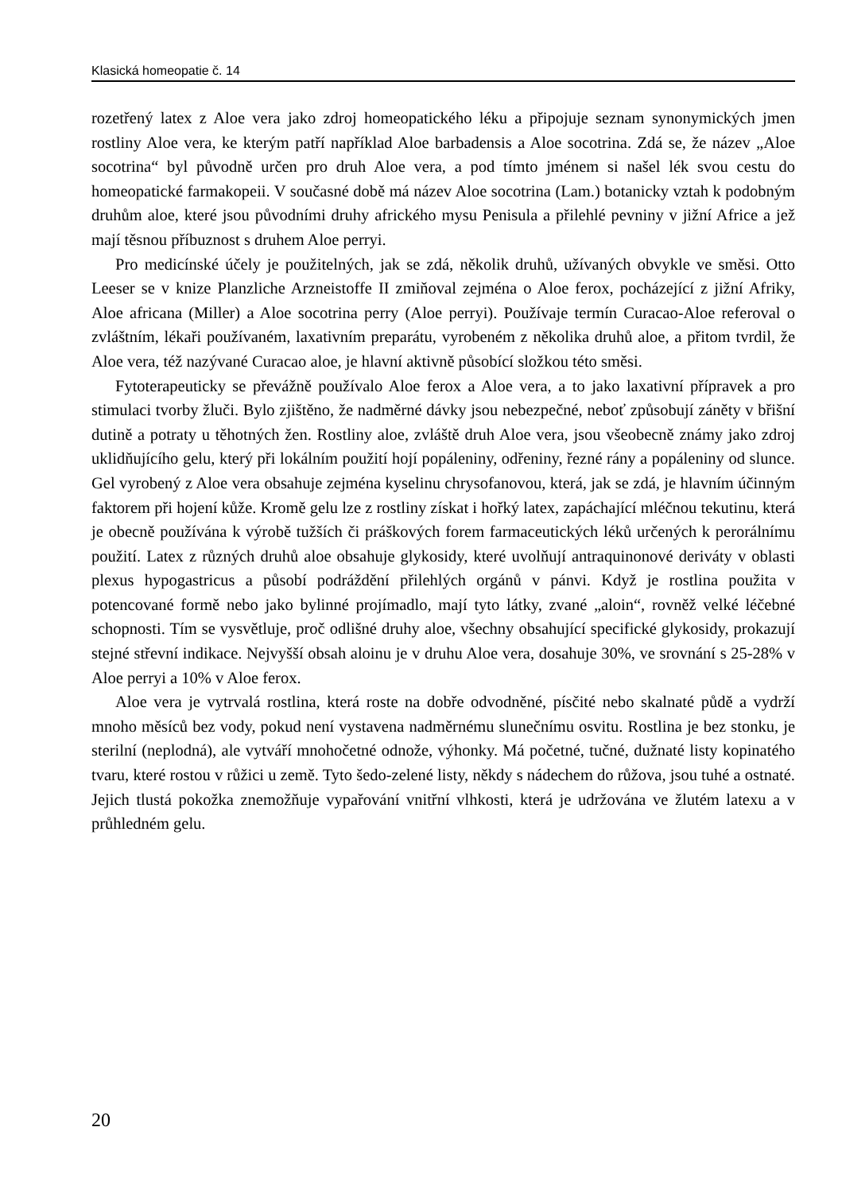Klasická homeopatie č. 14
rozetřený latex z Aloe vera jako zdroj homeopatického léku a připojuje seznam synonymických jmen rostliny Aloe vera, ke kterým patří například Aloe barbadensis a Aloe socotrina. Zdá se, že název „Aloe socotrina“ byl původně určen pro druh Aloe vera, a pod tímto jménem si našel lék svou cestu do homeopatické farmakopeii. V současné době má název Aloe socotrina (Lam.) botanicky vztah k podobným druhům aloe, které jsou původními druhy afrického mysu Penisula a přilehlé pevniny v jižní Africe a jež mají těsnou příbuznost s druhem Aloe perryi.
Pro medicínské účely je použitelných, jak se zdá, několik druhů, užívaných obvykle ve směsi. Otto Leeser se v knize Planzliche Arzneistoffe II zmiňoval zejména o Aloe ferox, pocházející z jižní Afriky, Aloe africana (Miller) a Aloe socotrina perry (Aloe perryi). Používaje termín Curacao-Aloe referoval o zvláštním, lékaři používaném, laxativním preparátu, vyrobeném z několika druhů aloe, a přitom tvrdil, že Aloe vera, též nazývané Curacao aloe, je hlavní aktivně působící složkou této směsi.
Fytoterapeuticky se převážně používalo Aloe ferox a Aloe vera, a to jako laxativní přípravek a pro stimulaci tvorby žluči. Bylo zjištěno, že nadměrné dávky jsou nebezpečné, neboť způsobují záněty v břišní dutině a potraty u těhotných žen. Rostliny aloe, zvláště druh Aloe vera, jsou všeobecně známy jako zdroj uklidňujícího gelu, který při lokálním použití hojí popáleniny, odřeniny, řezné rány a popáleniny od slunce. Gel vyrobený z Aloe vera obsahuje zejména kyselinu chrysofanovou, která, jak se zdá, je hlavním účinným faktorem při hojení kůže. Kromě gelu lze z rostliny získat i hořký latex, zapáchající mléčnou tekutinu, která je obecně používána k výrobě tužších či práškových forem farmaceutických léků určených k perorálnímu použití. Latex z různých druhů aloe obsahuje glykosidy, které uvolňují antraquinonové deriváty v oblasti plexus hypogastricus a působí podráždění přilehlých orgánů v pánvi. Když je rostlina použita v potencované formě nebo jako bylinné projímadlo, mají tyto látky, zvané „aloin“, rovněž velké léčebné schopnosti. Tím se vysvětluje, proč odlišné druhy aloe, všechny obsahující specifické glykosidy, prokazují stejné střevní indikace. Nejvyšší obsah aloinu je v druhu Aloe vera, dosahuje 30%, ve srovnání s 25-28% v Aloe perryi a 10% v Aloe ferox.
Aloe vera je vytrvalá rostlina, která roste na dobře odvodněné, písčité nebo skalnaté půdě a vydrží mnoho měsíců bez vody, pokud není vystavena nadměrnému slunečnímu osvitu. Rostlina je bez stonku, je sterilní (neplodná), ale vytváří mnohočetné odnože, výhonky. Má početné, tučné, dužnaté listy kopinatého tvaru, které rostou v růžici u země. Tyto šedo-zelené listy, někdy s nádechem do růžova, jsou tuhé a ostnaté. Jejich tlustá pokožka znemožňuje vypařování vnitřní vlhkosti, která je udržována ve žlutém latexu a v průhledném gelu.
20